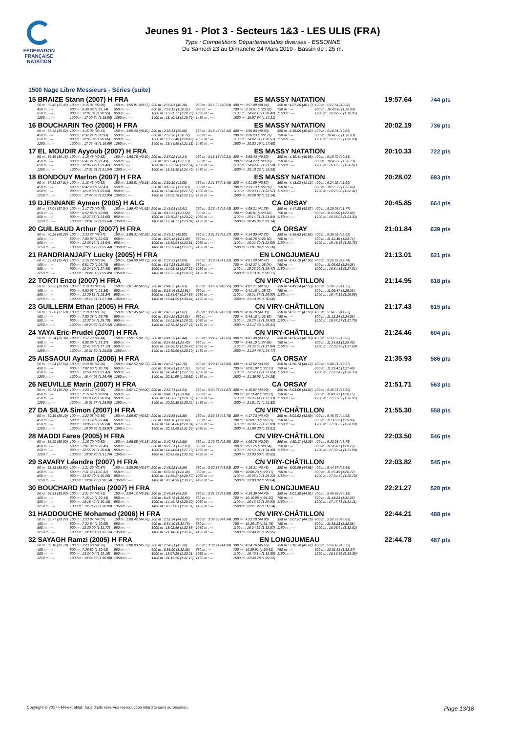FÉDÉRATION FRANÇAISE
NATATION
Jeunes 91 - Plot 3 - Secteurs 1&3 - LES ULIS (FRA)
Type : Compétitions Départementales diverses - ESSONNE
Du Samedi 23 au Dimanche 24 Mars 2019 - Bassin de : 25 m.
1500 Nage Libre Messieurs - Séries (suite)
15 BRAIZE Stann (2007) H FRA ES MASSY NATATION 19:57.64 744 pts
| 50 m : 35.45 (35.45) | 100 m : 1:15.34 (39.89) | 150 m : 1:55.91 (40.57) | 200 m : 2:36.01 (40.10) | 250 m : 3:16.65 (40.64) | 300 m : 3:57.09 (40.44) | 350 m : 4:37.26 (40.17) | 400 m : 5:17.54 (40.28) |
| 450 m : --- | 500 m : 6:38.68 (1:21.14) | 550 m : --- | 600 m : 7:59.19 (1:20.51) | 650 m : --- | 700 m : 9:19.51 (1:20.32) | 750 m : --- | 800 m : 10:40.46 (1:20.95) |
| 850 m : --- | 900 m : 12:01.01 (1:20.55) | 950 m : --- | 1000 m : 13:21.71 (1:20.70) | 1050 m : --- | 1100 m : 14:42.13 (1:20.42) | 1150 m : --- | 1200 m : 16:02.08 (1:19.95) |
| 1250 m : --- | 1300 m : 17:20.64 (1:18.56) | 1350 m : --- | 1400 m : 18:40.43 (1:19.79) | 1450 m : --- | 1500 m : 19:57.64 (1:17.21) | | |
16 BOUCHARIN Teo (2006) H FRA ES MASSY NATATION 20:02.19 736 pts
| 50 m : 35.62 (35.62) | 100 m : 1:15.03 (39.41) | 150 m : 1:55.43 (40.40) | 200 m : 2:35.31 (39.88) | 250 m : 3:15.43 (40.12) | 300 m : 3:56.03 (40.60) | 350 m : 4:36.05 (40.02) | 400 m : 5:16.31 (40.26) |
| 450 m : --- | 500 m : 6:37.24 (1:20.93) | 550 m : --- | 600 m : 7:57.96 (1:20.72) | 650 m : --- | 700 m : 9:20.23 (1:22.27) | 750 m : --- | 800 m : 10:41.06 (1:20.83) |
| 850 m : --- | 900 m : 12:01.92 (1:20.86) | 950 m : --- | 1000 m : 13:22.40 (1:20.48) | 1050 m : --- | 1100 m : 14:42.91 (1:20.51) | 1150 m : --- | 1200 m : 16:03.79 (1:20.88) |
| 1250 m : --- | 1300 m : 17:23.48 (1:19.69) | 1350 m : --- | 1400 m : 18:44.59 (1:21.11) | 1450 m : --- | 1500 m : 20:02.19 (1:17.60) | | |
17 EL MOUDIR Ayyoub (2007) H FRA ES MASSY NATATION 20:10.33 722 pts
| 50 m : 36.16 (36.16) | 100 m : 1:16.48 (40.32) | 150 m : 1:56.78 (40.30) | 200 m : 2:37.92 (41.14) | 250 m : 3:18.13 (40.21) | 300 m : 3:58.43 (40.30) | 350 m : 4:39.41 (40.98) | 400 m : 5:19.72 (40.31) |
| 450 m : --- | 500 m : 6:41.21 (1:21.49) | 550 m : --- | 600 m : 8:03.34 (1:22.13) | 650 m : --- | 700 m : 9:24.27 (1:20.93) | 750 m : --- | 800 m : 10:45.00 (1:20.73) |
| 850 m : --- | 900 m : 12:06.42 (1:21.42) | 950 m : --- | 1000 m : 13:27.96 (1:21.54) | 1050 m : --- | 1100 m : 14:49.46 (1:21.50) | 1150 m : --- | 1200 m : 16:10.37 (1:20.91) |
| 1250 m : --- | 1300 m : 17:31.91 (1:21.54) | 1350 m : --- | 1400 m : 18:53.40 (1:21.49) | 1450 m : --- | 1500 m : 20:10.33 (1:16.93) | | |
18 BONDOUY Marlon (2007) H FRA ES MASSY NATATION 20:28.02 693 pts
| 50 m : 37.81 (37.81) | 100 m : 1:18.43 (40.62) | 150 m : 1:58.81 (40.38) | 200 m : 2:39.89 (41.08) | 250 m : 3:21.37 (41.48) | 300 m : 4:01.89 (40.52) | 350 m : 4:43.02 (41.13) | 400 m : 5:24.02 (41.00) |
| 450 m : --- | 500 m : 6:47.43 (1:23.41) | 550 m : --- | 600 m : 8:10.26 (1:22.83) | 650 m : --- | 700 m : 9:33.13 (1:22.87) | 750 m : --- | 800 m : 10:55.99 (1:22.86) |
| 850 m : --- | 900 m : 12:19.03 (1:23.04) | 950 m : --- | 1000 m : 13:40.62 (1:21.59) | 1050 m : --- | 1100 m : 15:03.19 (1:22.57) | 1150 m : --- | 1200 m : 16:25.60 (1:22.41) |
| 1250 m : --- | 1300 m : 17:47.65 (1:22.05) | 1350 m : --- | 1400 m : 19:09.78 (1:22.13) | 1450 m : --- | 1500 m : 20:28.02 (1:18.24) | | |
19 DJENNANE Aymen (2005) H ALG CA ORSAY 20:45.85 664 pts
| 50 m : 37.04 (37.04) | 100 m : 1:17.79 (40.75) | 150 m : 1:59.42 (41.63) | 200 m : 2:41.03 (41.61) | 250 m : 3:23.46 (42.43) | 300 m : 4:05.21 (41.75) | 350 m : 4:47.28 (42.07) | 400 m : 5:29.05 (41.77) |
| 450 m : --- | 500 m : 6:52.85 (1:23.80) | 550 m : --- | 600 m : 8:16.53 (1:23.68) | 650 m : --- | 700 m : 9:40.01 (1:23.48) | 750 m : --- | 800 m : 11:03.99 (1:23.98) |
| 850 m : --- | 900 m : 12:27.65 (1:23.66) | 950 m : --- | 1000 m : 13:50.87 (1:23.22) | 1050 m : --- | 1100 m : 15:14.71 (1:23.84) | 1150 m : --- | 1200 m : 16:38.03 (1:23.32) |
| 1250 m : --- | 1300 m : 18:01.67 (1:23.64) | 1350 m : --- | 1400 m : 19:24.71 (1:23.04) | 1450 m : --- | 1500 m : 20:45.85 (1:21.14) | | |
20 GUILBAUD Arthur (2007) H FRA CA ORSAY 21:01.84 639 pts
| 50 m : 40.25 (40.25) | 100 m : 1:23.72 (43.47) | 150 m : 2:06.31 (42.59) | 200 m : 2:49.11 (42.80) | 250 m : 3:31.28 (42.17) | 300 m : 4:14.00 (42.72) | 350 m : 4:55.63 (41.63) | 400 m : 5:38.05 (42.42) |
| 450 m : --- | 500 m : 7:00.97 (1:22.92) | 550 m : --- | 600 m : 8:25.45 (1:24.48) | 650 m : --- | 700 m : 9:48.75 (1:23.30) | 750 m : --- | 800 m : 11:12.49 (1:23.74) |
| 850 m : --- | 900 m : 12:36.13 (1:23.64) | 950 m : --- | 1000 m : 13:59.94 (1:23.81) | 1050 m : --- | 1100 m : 15:22.60 (1:22.66) | 1150 m : --- | 1200 m : 16:48.35 (1:25.75) |
| 1250 m : --- | 1300 m : 18:13.79 (1:25.44) | 1350 m : --- | 1400 m : 19:39.64 (1:25.85) | 1450 m : --- | 1500 m : 21:01.84 (1:22.20) | | |
21 RANDRIANJAFY Lucky (2005) H FRA EN LONGJUMEAU 21:13.01 621 pts
| 50 m : 35.41 (35.41) | 100 m : 1:15.77 (40.36) | 150 m : 1:56.50 (40.73) | 200 m : 2:37.59 (41.09) | 250 m : 3:18.81 (41.22) | 300 m : 4:01.28 (42.47) | 350 m : 4:43.18 (41.90) | 400 m : 5:25.92 (42.74) |
| 450 m : --- | 500 m : 6:51.70 (1:25.78) | 550 m : --- | 600 m : 8:17.23 (1:25.53) | 650 m : --- | 700 m : 9:42.27 (1:25.04) | 750 m : --- | 800 m : 11:06.62 (1:24.35) |
| 850 m : --- | 900 m : 12:34.10 (1:27.48) | 950 m : --- | 1000 m : 14:01.43 (1:27.33) | 1050 m : --- | 1100 m : 15:26.90 (1:25.47) | 1150 m : --- | 1200 m : 16:54.81 (1:27.91) |
| 1250 m : --- | 1300 m : 18:24.30 (1:29.49) | 1350 m : --- | 1400 m : 19:52.30 (1:28.00) | 1450 m : --- | 1500 m : 21:13.01 (1:20.71) | | |
22 TORTI Enzo (2007) H FRA CN VIRY-CHÂTILLON 21:14.95 618 pts
| 50 m : 38.82 (38.82) | 100 m : 1:19.39 (40.57) | 150 m : 2:01.42 (42.03) | 200 m : 2:44.25 (42.83) | 250 m : 3:25.20 (40.95) | 300 m : 4:07.71 (42.51) | 350 m : 4:49.24 (41.53) | 400 m : 5:30.59 (41.35) |
| 450 m : --- | 500 m : 6:53.95 (1:23.36) | 550 m : --- | 600 m : 8:15.46 (1:21.51) | 650 m : --- | 700 m : 9:41.18 (1:25.72) | 750 m : --- | 800 m : 11:06.47 (1:25.29) |
| 850 m : --- | 900 m : 12:29.81 (1:23.34) | 950 m : --- | 1000 m : 13:54.67 (1:24.86) | 1050 m : --- | 1100 m : 15:21.57 (1:26.90) | 1150 m : --- | 1200 m : 16:47.13 (1:25.56) |
| 1250 m : --- | 1300 m : 18:14.51 (1:27.38) | 1350 m : --- | 1400 m : 19:44.95 (1:30.44) | 1450 m : --- | 1500 m : 21:14.95 (1:30.00) | | |
23 GUILLERM Ethan (2005) H FRA CN VIRY-CHÂTILLON 21:17.43 615 pts
| 50 m : 37.60 (37.60) | 100 m : 1:18.93 (41.33) | 150 m : 2:01.45 (42.52) | 200 m : 2:43.27 (41.82) | 250 m : 3:26.40 (43.13) | 300 m : 4:10.78 (44.38) | 350 m : 4:52.71 (41.93) | 400 m : 5:34.53 (41.82) |
| 450 m : --- | 500 m : 7:00.28 (1:25.75) | 550 m : --- | 600 m : 8:24.29 (1:24.01) | 650 m : --- | 700 m : 9:48.18 (1:23.89) | 750 m : --- | 800 m : 11:12.24 (1:24.06) |
| 850 m : --- | 900 m : 12:37.94 (1:25.70) | 950 m : --- | 1000 m : 14:03.96 (1:26.02) | 1050 m : --- | 1100 m : 15:29.48 (1:25.52) | 1150 m : --- | 1200 m : 16:57.27 (1:27.79) |
| 1250 m : --- | 1300 m : 18:24.69 (1:27.42) | 1350 m : --- | 1400 m : 19:52.12 (1:27.43) | 1450 m : --- | 1500 m : 21:17.43 (1:25.31) | | |
24 YAYA Eric-Prudel (2007) H FRA CN VIRY-CHÂTILLON 21:24.46 604 pts
| 50 m : 36.34 (36.34) | 100 m : 1:17.78 (41.44) | 150 m : 1:59.15 (41.37) | 200 m : 2:41.59 (42.44) | 250 m : 3:24.25 (42.66) | 300 m : 4:07.40 (43.15) | 350 m : 4:50.33 (42.93) | 400 m : 5:33.59 (43.26) |
| 450 m : --- | 500 m : 6:58.96 (1:25.37) | 550 m : --- | 600 m : 8:24.45 (1:25.49) | 650 m : --- | 700 m : 9:49.10 (1:24.65) | 750 m : --- | 800 m : 11:14.53 (1:25.43) |
| 850 m : --- | 900 m : 12:41.65 (1:27.12) | 950 m : --- | 1000 m : 14:08.12 (1:26.47) | 1050 m : --- | 1100 m : 15:35.96 (1:27.84) | 1150 m : --- | 1200 m : 17:03.56 (1:27.60) |
| 1250 m : --- | 1300 m : 18:31.59 (1:28.03) | 1350 m : --- | 1400 m : 19:59.69 (1:28.10) | 1450 m : --- | 1500 m : 21:24.46 (1:24.77) | | |
25 AISSAOUI Ayman (2006) H FRA CA ORSAY 21:35.93 586 pts
| 50 m : 37.64 (37.64) | 100 m : 1:19.84 (42.20) | 150 m : 2:02.57 (42.73) | 200 m : 2:45.27 (42.70) | 250 m : 3:29.13 (43.86) | 300 m : 4:12.62 (43.49) | 350 m : 4:56.74 (44.12) | 400 m : 5:40.71 (43.97) |
| 450 m : --- | 500 m : 7:07.50 (1:26.79) | 550 m : --- | 600 m : 8:34.81 (1:27.31) | 650 m : --- | 700 m : 10:01.92 (1:27.11) | 750 m : --- | 800 m : 11:29.41 (1:27.49) |
| 850 m : --- | 900 m : 12:56.88 (1:27.47) | 950 m : --- | 1000 m : 14:24.47 (1:27.59) | 1050 m : --- | 1100 m : 15:52.12 (1:27.65) | 1150 m : --- | 1200 m : 17:18.47 (1:26.35) |
| 1250 m : --- | 1300 m : 18:44.96 (1:26.49) | 1350 m : --- | 1400 m : 20:11.65 (1:26.69) | 1450 m : --- | 1500 m : 21:35.93 (1:24.28) | | |
26 NEUVILLE Marin (2007) H FRA CA ORSAY 21:51.71 563 pts
| 50 m : 39.78 (39.78) | 100 m : 1:23.17 (43.39) | 150 m : 2:07.17 (44.00) | 200 m : 2:50.71 (43.54) | 250 m : 3:34.78 (44.07) | 300 m : 4:19.07 (44.29) | 350 m : 5:03.09 (44.02) | 400 m : 5:46.78 (43.69) |
| 450 m : --- | 500 m : 7:15.67 (1:28.89) | 550 m : --- | 600 m : 8:44.71 (1:29.04) | 650 m : --- | 700 m : 10:13.42 (1:28.71) | 750 m : --- | 800 m : 11:41.57 (1:28.15) |
| 850 m : --- | 900 m : 13:10.42 (1:28.85) | 950 m : --- | 1000 m : 14:38.81 (1:28.39) | 1050 m : --- | 1100 m : 16:06.14 (1:27.33) | 1150 m : --- | 1200 m : 17:33.09 (1:26.95) |
| 1250 m : --- | 1300 m : 19:01.67 (1:28.58) | 1350 m : --- | 1400 m : 20:29.89 (1:28.22) | 1450 m : --- | 1500 m : 21:51.71 (1:21.82) | | |
27 DA SILVA Simon (2007) H FRA CN VIRY-CHÂTILLON 21:55.30 558 pts
| 50 m : 39.19 (39.19) | 100 m : 1:22.05 (42.86) | 150 m : 2:05.67 (43.62) | 200 m : 2:49.55 (43.88) | 250 m : 3:33.33 (43.78) | 300 m : 4:17.73 (44.40) | 350 m : 5:01.62 (43.89) | 400 m : 5:45.70 (44.08) |
| 450 m : --- | 500 m : 7:13.14 (1:27.44) | 550 m : --- | 600 m : 8:41.16 (1:28.02) | 650 m : --- | 700 m : 10:09.13 (1:27.97) | 750 m : --- | 800 m : 11:38.22 (1:29.09) |
| 850 m : --- | 900 m : 13:06.46 (1:28.24) | 950 m : --- | 1000 m : 14:34.80 (1:28.34) | 1050 m : --- | 1100 m : 16:02.79 (1:27.99) | 1150 m : --- | 1200 m : 17:31.69 (1:28.90) |
| 1250 m : --- | 1300 m : 19:00.66 (1:28.97) | 1350 m : --- | 1400 m : 20:31.69 (1:31.03) | 1450 m : --- | 1500 m : 21:55.30 (1:23.61) | | |
28 MADDI Fares (2005) H FRA CN VIRY-CHÂTILLON 22:03.50 546 pts
| 50 m : 35.90 (35.90) | 100 m : 1:16.70 (40.80) | 150 m : 1:58.85 (42.15) | 200 m : 2:40.73 (41.88) | 250 m : 3:23.72 (42.99) | 300 m : 4:06.78 (43.06) | 350 m : 4:50.17 (43.39) | 400 m : 5:33.93 (43.76) |
| 450 m : --- | 500 m : 7:01.38 (1:27.45) | 550 m : --- | 600 m : 8:29.21 (1:27.83) | 650 m : --- | 700 m : 9:57.75 (1:28.54) | 750 m : --- | 800 m : 11:26.87 (1:29.12) |
| 850 m : --- | 900 m : 12:56.91 (1:30.04) | 950 m : --- | 1000 m : 14:24.64 (1:27.73) | 1050 m : --- | 1100 m : 15:59.04 (1:34.40) | 1150 m : --- | 1200 m : 17:30.94 (1:31.90) |
| 1250 m : --- | 1300 m : 19:02.70 (1:31.76) | 1350 m : --- | 1400 m : 20:42.68 (1:39.98) | 1450 m : --- | 1500 m : 22:03.50 (1:20.82) | | |
29 SAVARY Léandre (2007) H FRA CN VIRY-CHÂTILLON 22:03.82 545 pts
| 50 m : 38.52 (38.52) | 100 m : 1:21.39 (42.87) | 150 m : 2:05.06 (43.67) | 200 m : 2:48.92 (43.86) | 250 m : 3:32.85 (43.93) | 300 m : 4:16.31 (43.46) | 350 m : 5:00.99 (44.68) | 400 m : 5:44.67 (43.68) |
| 450 m : --- | 500 m : 7:11.08 (1:26.41) | 550 m : --- | 600 m : 8:39.56 (1:28.48) | 650 m : --- | 700 m : 10:08.73 (1:29.17) | 750 m : --- | 800 m : 11:37.45 (1:28.72) |
| 850 m : --- | 900 m : 13:07.70 (1:30.25) | 950 m : --- | 1000 m : 14:36.27 (1:28.57) | 1050 m : --- | 1100 m : 16:05.49 (1:29.22) | 1150 m : --- | 1200 m : 17:34.59 (1:29.10) |
| 1250 m : --- | 1300 m : 19:04.73 (1:30.14) | 1350 m : --- | 1400 m : 20:34.98 (1:30.25) | 1450 m : --- | 1500 m : 22:03.82 (1:28.84) | | |
30 BOUCHARD Mathieu (2007) H FRA EN LONGJUMEAU 22:21.27 520 pts
| 50 m : 38.83 (38.83) | 100 m : 1:21.24 (42.41) | 150 m : 2:04.12 (42.88) | 200 m : 2:48.34 (44.22) | 250 m : 3:31.93 (43.59) | 300 m : 4:16.39 (44.46) | 350 m : 5:01.30 (44.91) | 400 m : 5:45.68 (44.38) |
| 450 m : --- | 500 m : 7:15.12 (1:29.44) | 550 m : --- | 600 m : 8:45.78 (1:30.66) | 650 m : --- | 700 m : 10:16.98 (1:31.20) | 750 m : --- | 800 m : 11:48.24 (1:31.26) |
| 850 m : --- | 900 m : 13:18.42 (1:30.18) | 950 m : --- | 1000 m : 14:46.72 (1:28.30) | 1050 m : --- | 1100 m : 16:16.62 (1:29.90) | 1150 m : --- | 1200 m : 17:47.73 (1:31.11) |
| 1250 m : --- | 1300 m : 19:18.72 (1:30.99) | 1350 m : --- | 1400 m : 20:51.03 (1:32.31) | 1450 m : --- | 1500 m : 22:21.27 (1:30.24) | | |
31 HADDOUCHE Mohamed (2006) H FRA CN VIRY-CHÂTILLON 22:44.21 488 pts
| 50 m : 39.77 (39.77) | 100 m : 1:23.84 (44.07) | 150 m : 2:08.42 (44.58) | 200 m : 2:52.94 (44.52) | 250 m : 3:37.88 (44.94) | 300 m : 4:22.78 (44.90) | 350 m : 5:07.57 (44.79) | 400 m : 5:52.65 (45.08) |
| 450 m : --- | 500 m : 7:22.64 (1:29.99) | 550 m : --- | 600 m : 8:54.40 (1:31.76) | 650 m : --- | 700 m : 10:26.15 (1:31.75) | 750 m : --- | 800 m : 11:58.23 (1:32.08) |
| 850 m : --- | 900 m : 13:30.00 (1:31.77) | 950 m : --- | 1000 m : 15:02.55 (1:32.55) | 1050 m : --- | 1100 m : 16:34.62 (1:32.07) | 1150 m : --- | 1200 m : 18:06.64 (1:32.02) |
| 1250 m : --- | 1300 m : 19:38.80 (1:32.16) | 1350 m : --- | 1400 m : 21:14.26 (1:35.46) | 1450 m : --- | 1500 m : 22:44.21 (1:29.95) | | |
32 SAYAGH Ramzi (2005) H FRA EN LONGJUMEAU 22:44.78 487 pts
| 50 m : 39.10 (39.10) | 100 m : 1:23.60 (44.50) | 150 m : 2:08.93 (45.33) | 200 m : 2:54.31 (45.38) | 250 m : 3:39.21 (44.90) | 300 m : 4:24.76 (45.55) | 350 m : 5:10.38 (45.62) | 400 m : 5:56.10 (45.72) |
| 450 m : --- | 500 m : 7:26.52 (1:30.42) | 550 m : --- | 600 m : 8:58.90 (1:32.38) | 650 m : --- | 700 m : 10:29.51 (1:30.61) | 750 m : --- | 800 m : 12:01.88 (1:32.37) |
| 850 m : --- | 900 m : 13:34.04 (1:32.16) | 950 m : --- | 1000 m : 15:07.25 (1:33.21) | 1050 m : --- | 1100 m : 16:40.14 (1:32.89) | 1150 m : --- | 1200 m : 18:13.53 (1:33.39) |
| 1250 m : --- | 1300 m : 19:44.43 (1:30.90) | 1350 m : --- | 1400 m : 21:15.56 (1:31.13) | 1450 m : --- | 1500 m : 22:44.78 (1:29.22) | | |
Copyright © 2017 FFN-extraNat. Tous droits réservés reproduction interdite sans autorisation. Page 13/18